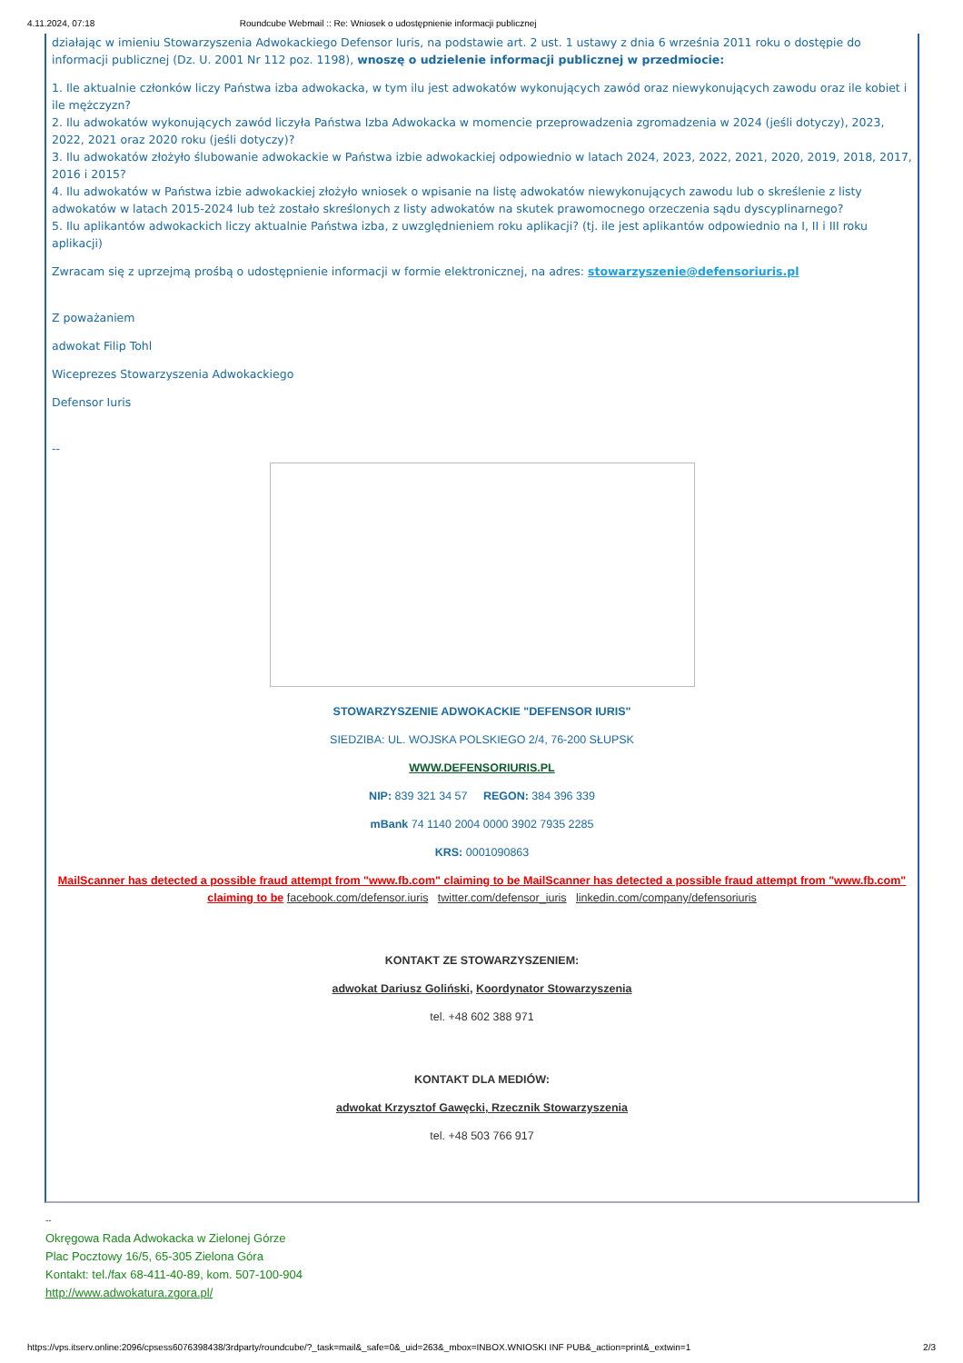4.11.2024, 07:18 Roundcube Webmail :: Re: Wniosek o udostępnienie informacji publicznej
działając w imieniu Stowarzyszenia Adwokackiego Defensor Iuris, na podstawie art. 2 ust. 1 ustawy z dnia 6 września 2011 roku o dostępie do informacji publicznej (Dz. U. 2001 Nr 112 poz. 1198), wnoszę o udzielenie informacji publicznej w przedmiocie:
1. Ile aktualnie członków liczy Państwa izba adwokacka, w tym ilu jest adwokatów wykonujących zawód oraz niewykonujących zawodu oraz ile kobiet i ile mężczyzn?
2. Ilu adwokatów wykonujących zawód liczyła Państwa Izba Adwokacka w momencie przeprowadzenia zgromadzenia w 2024 (jeśli dotyczy), 2023, 2022, 2021 oraz 2020 roku (jeśli dotyczy)?
3. Ilu adwokatów złożyło ślubowanie adwokackie w Państwa izbie adwokackiej odpowiednio w latach 2024, 2023, 2022, 2021, 2020, 2019, 2018, 2017, 2016 i 2015?
4. Ilu adwokatów w Państwa izbie adwokackiej złożyło wniosek o wpisanie na listę adwokatów niewykonujących zawodu lub o skreślenie z listy adwokatów w latach 2015-2024 lub też zostało skreślonych z listy adwokatów na skutek prawomocnego orzeczenia sądu dyscyplinarnego?
5. Ilu aplikantów adwokackich liczy aktualnie Państwa izba, z uwzględnieniem roku aplikacji? (tj. ile jest aplikantów odpowiednio na I, II i III roku aplikacji)
Zwracam się z uprzejmą prośbą o udostępnienie informacji w formie elektronicznej, na adres: stowarzyszenie@defensoriuris.pl
Z poważaniem
adwokat Filip Tohl
Wiceprezes Stowarzyszenia Adwokackiego
Defensor Iuris
--
STOWARZYSZENIE ADWOKACKIE "DEFENSOR IURIS"
SIEDZIBA: UL. WOJSKA POLSKIEGO 2/4, 76-200 SŁUPSK
WWW.DEFENSORIURIS.PL
NIP: 839 321 34 57 REGON: 384 396 339
mBank 74 1140 2004 0000 3902 7935 2285
KRS: 0001090863
MailScanner has detected a possible fraud attempt from "www.fb.com" claiming to be MailScanner has detected a possible fraud attempt from "www.fb.com" claiming to be facebook.com/defensor.iuris twitter.com/defensor_iuris linkedin.com/company/defensoriuris
KONTAKT ZE STOWARZYSZENIEM:
adwokat Dariusz Goliński, Koordynator Stowarzyszenia
tel. +48 602 388 971
KONTAKT DLA MEDIÓW:
adwokat Krzysztof Gawęcki, Rzecznik Stowarzyszenia
tel. +48 503 766 917
--
Okręgowa Rada Adwokacka w Zielonej Górze
Plac Pocztowy 16/5, 65-305 Zielona Góra
Kontakt: tel./fax 68-411-40-89, kom. 507-100-904
http://www.adwokatura.zgora.pl/
https://vps.itserv.online:2096/cpsess6076398438/3rdparty/roundcube/?_task=mail&_safe=0&_uid=263&_mbox=INBOX.WNIOSKI INF PUB&_action=print&_extwin=1 2/3